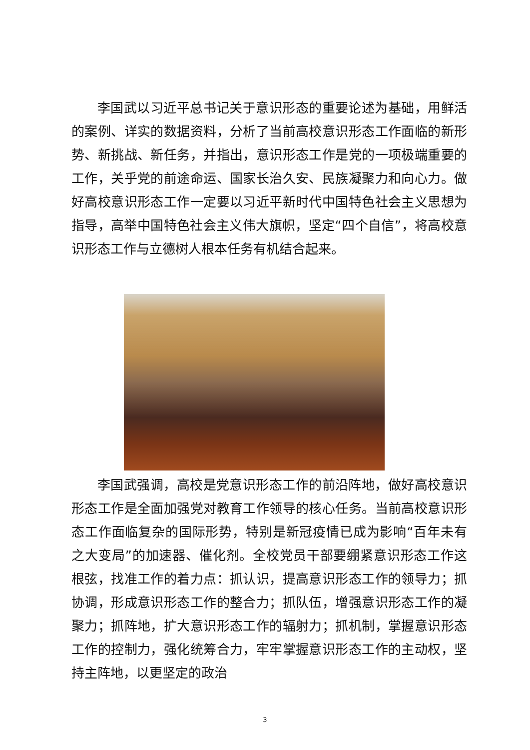李国武以习近平总书记关于意识形态的重要论述为基础，用鲜活的案例、详实的数据资料，分析了当前高校意识形态工作面临的新形势、新挑战、新任务，并指出，意识形态工作是党的一项极端重要的工作，关乎党的前途命运、国家长治久安、民族凝聚力和向心力。做好高校意识形态工作一定要以习近平新时代中国特色社会主义思想为指导，高举中国特色社会主义伟大旗帜，坚定“四个自信”，将高校意识形态工作与立德树人根本任务有机结合起来。
李国武强调，高校是党意识形态工作的前沿阵地，做好高校意识形态工作是全面加强党对教育工作领导的核心任务。当前高校意识形态工作面临复杂的国际形势，特别是新冠疫情已成为影响“百年未有之大变局”的加速器、催化剂。全校党员干部要绷紧意识形态工作这根弦，找准工作的着力点：抓认识，提高意识形态工作的领导力；抓协调，形成意识形态工作的整合力；抓队伍，增强意识形态工作的凝聚力；抓阵地，扩大意识形态工作的辐射力；抓机制，掌握意识形态工作的控制力，强化统筹合力，牢牢掌握意识形态工作的主动权，坚持主阵地，以更坚定的政治
3